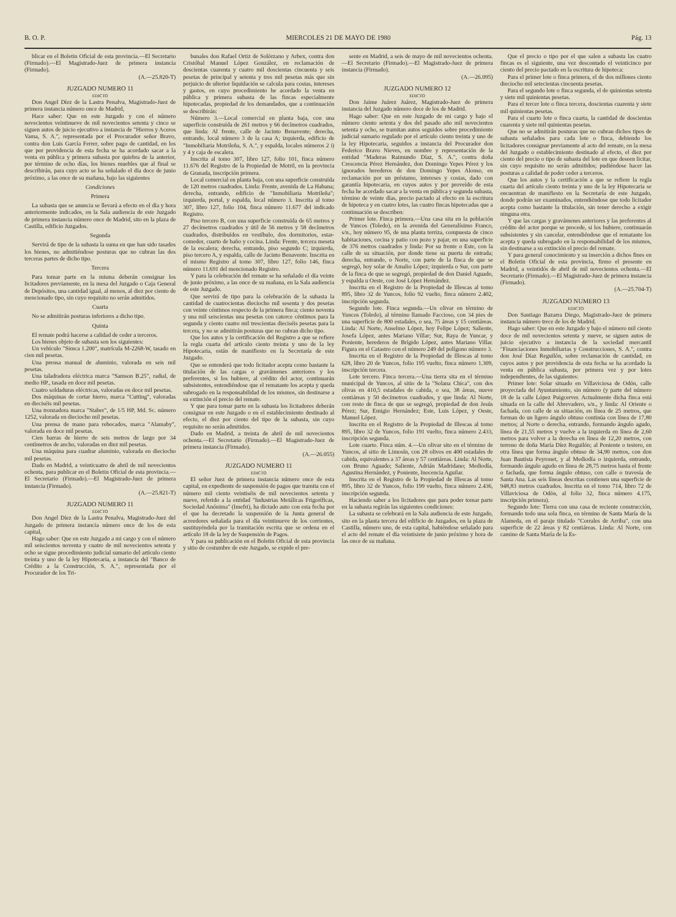B. O. P. MIERCOLES 21 DE MAYO DE 1980 Pág. 13
blicar en el Boletin Oficial de esta provincia.—El Secretario (Firmado).—El Magistrado-Juez de primera instancia (Firmado).
(A.—25.820-T)
JUZGADO NUMERO 11
EDICTO
Don Angel Díez de la Lastra Penalva, Magistrado-Juez de primera instancia número once de Madrid,
Hace saber: Que en este Juzgado y con el número novecientos veintinueve de mil novecientos setenta y cinco se siguen autos de juicio ejecutivo a instancia de "Hierros y Aceros Vama, S. A.", representada por el Procurador señor Bravo, contra don Luis García Ferrer, sobre pago de cantidad, en los que por providencia de esta fecha se ha acordado sacar a la venta en pública y primera subasta por quiebra de la anterior, por término de ocho días, los bienes muebles que al final se describirán, para cuyo acto se ha señalado el día doce de junio próximo, a las once de su mañana, bajo las siguientes
Condiciones
Primera
La subasta que se anuncia se llevará a efecto en el día y hora anteriormente indicados, en la Sala audiencia de este Juzgado de primera instancia número once de Madrid, sito en la plaza de Castilla, edificio Juzgados.
Segunda
Servirá de tipo de la subasta la suma en que han sido tasados los bienes, no admitiéndose posturas que no cubran las dos terceras partes de dicho tipo.
Tercera
Para tomar parte en la misma deberán consignar los licitadores previamente, en la mesa del Juzgado o Caja General de Depósitos, una cantidad igual, al menos, al diez por ciento de mencionado tipo, sin cuyo requisito no serán admitidos.
Cuarta
No se admitirán posturas inferiores a dicho tipo.
Quinta
El remate podrá hacerse a calidad de ceder a terceros.
Los bienes objeto de subasta son los siguientes:
Un vehículo "Simca 1.200", matrícula M-2268-W, tasado en cien mil pesetas.
Una prensa manual de aluminio, valorada en seis mil pesetas.
Una taladradora eléctrica marca "Samson B.25", radial, de medio HP., tasada en doce mil pesetas.
Cuatro soldaduras eléctricas, valoradas en doce mil pesetas.
Dos máquinas de cortar hierro, marca "Cutting", valoradas en dieciséis mil pesetas.
Una tronzadora marca "Staber", de 1/5 HP, Md. Sc. número 1252, valorada en dieciocho mil pesetas.
Una prensa de mano para rebocados, marca "Alamaby", valorada en doce mil pesetas.
Cien barras de hierro de seis metros de largo por 34 centímetros de ancho, valoradas en diez mil pesetas.
Una máquina para cuadrar aluminio, valorada en dieciocho mil pesetas.
Dado en Madrid, a veinticuatro de abril de mil novecientos ochenta, para publicar en el Boletin Oficial de esta provincia.—El Secretario (Firmado).—El Magistrado-Juez de primera instancia (Firmado).
(A.—25.821-T)
JUZGADO NUMERO 11
EDICTO
Don Angel Díez de la Lastra Penalva, Magistrado-Juez del Juzgado de primera instancia número once de los de esta capital,
Hago saber: Que en este Juzgado a mi cargo y con el número mil seiscientos noventa y cuatro de mil novecientos setenta y ocho se sigue procedimiento judicial sumario del artículo ciento treinta y uno de la ley Hipotecaria, a instancia del "Banco de Crédito a la Construcción, S. A.", representada por el Procurador de los Tri-
bunales don Rafael Ortiz de Solórzano y Arbex, contra don Cristóbal Manuel López González, en reclamación de doscientas cuarenta y cuatro mil doscientas cincuenta y seis pesetas de principal y setenta y tres mil pesetas más que sin perjuicio de ulterior liquidación se calcula para costas, intereses y gastos, en cuyo procedimiento he acordado la venta en pública y primera subasta de las fincas especialmente hipotecadas, propiedad de los demandados, que a continuación se describirán:
Número 3.—Local comercial en planta baja, con una superficie construída de 261 metros y 66 decímetros cuadrados, que linda: Al frente, calle de Jacinto Benavente; derecha, entrando, local número 3 de la casa A; izquierda, edificio de "Inmobiliaria Motrileña, S. A.", y espalda, locales números 2 i) y 4 y caja de escalera.
Inscrita al tomo 307, libro 127, folio 101, finca número 11.676 del Registro de la Propiedad de Motril, en la provincia de Granada, inscripción primera.
Local comercial en planta baja, con una superficie construída de 120 metros cuadrados. Linda: Frente, avenida de La Habana; derecha, entrando, edificio de "Inmobiliaria Motrileña"; izquierda, portal, y espalda, local número 3. Inscrita al tomo 307, libro 127, folio 104, finca número 11.677 del indicado Registro.
Piso tercero B, con una superficie construída de 65 metros y 27 decímetros cuadrados y útil de 56 metros y 58 decímetros cuadrados, distribuídos en vestíbulo, dos dormitorios, estar-comedor, cuarto de baño y cocina. Linda: Frente, tercera meseta de la escalera; derecha, entrando, piso segundo C; izquierda, piso tercero A, y espalda, calle de Jacinto Benavente. Inscrita en el mismo Registro al tomo 307, libro 127, folio 146, finca número 11.691 del mencionado Registro.
Y para la celebración del remate se ha señalado el día veinte de junio próximo, a las once de su mañana, en la Sala audiencia de este Juzgado.
Que servirá de tipo para la celebración de la subasta la cantidad de cuatrocientas dieciocho mil sesenta y dos pesetas con veinte céntimos respecto de la primera finca; ciento noventa y una mil seiscientas una pesetas con catorce céntimos para la segunda y ciento cuatro mil trescientas dieciséis pesetas para la tercera, y no se admitirán posturas que no cubran dicho tipo.
Que los autos y la certificación del Registro a que se refiere la regla cuarta del artículo ciento treinta y uno de la ley Hipotecaria, están de manifiesto en la Secretaría de este Juzgado.
Que se entenderá que todo licitador acepta como bastante la titulación de las cargas o gravámenes anteriores y los preferentes, si los hubiere, al crédito del actor, continuarán subsistentes, entendiéndose que el rematante los acepta y queda subrogado en la responsabilidad de los mismos, sin destinarse a su extinción el precio del remate.
Y que para tomar parte en la subasta los licitadores deberán consignar en este Juzgado o en el establecimiento destinado al efecto, el diez por ciento del tipo de la subasta, sin cuyo requisito no serán admitidos.
Dado en Madrid, a treinta de abril de mil novecientos ochenta.—El Secretario (Firmado).—El Magistrado-Juez de primera instancia (Firmado).
(A.—26.055)
JUZGADO NUMERO 11
EDICTO
El señor Juez de primera instancia número once de esta capital, en expediente de suspensión de pagos que tramita con el número mil ciento veintiséis de mil novecientos setenta y nueve, referido a la entidad "Industrias Metálicas Frigoríficas, Sociedad Anónima" (Imefri), ha dictado auto con esta fecha por el que ha decretado la suspensión de la Junta general de acreedores señalada para el día veintinueve de los corrientes, sustituyéndola por la tramitación escrita que se ordena en el artículo 18 de la ley de Suspensión de Pagos.
Y para su publicación en el Boletin Oficial de esta provincia y sitio de costumbre de este Juzgado, se expide el pre-
sente en Madrid, a seis de mayo de mil novecientos ochenta.—El Secretario (Firmado).—El Magistrado-Juez de primera instancia (Firmado).
(A.—26.095)
JUZGADO NUMERO 12
EDICTO
Don Jaime Juárez Juárez, Magistrado-Juez de primera instancia del Juzgado número doce de los de Madrid.
Hago saber: Que en este Juzgado de mi cargo y bajo el número ciento setenta y dos del pasado año mil novecientos setenta y ocho, se tramitan autos seguidos sobre procedimiento judicial sumario regulado por el artículo ciento treinta y uno de la ley Hipotecaria, seguidos a instancia del Procurador don Federico Bravo Nieves, en nombre y representación de la entidad "Maderas Raimundo Díaz, S. A.", contra doña Crescencia Pérez Hernández, don Domingo Yepes Pérez y los ignorados herederos de don Domingo Yepes Alonso, en reclamación por un préstamo, intereses y costas, dado con garantía hipotecaria, en cuyos autos y por proveído de esta fecha he acordado sacar a la venta en pública y segunda subasta, término de veinte días, precio pactado al efecto en la escritura de hipoteca y en cuatro lotes, las cuatro fincas hipotecadas que a continuación se describen:
Primer lote. Finca primera.—Una casa sita en la población de Yuncos (Toledo), en la avenida del Generalísimo Franco, s/n., hoy número 95, de una planta terriza, compuesta de cinco habitaciones, cocina y patio con pozo y pajar, en una superficie de 376 metros cuadrados y linda: Por su frente o Este, con la calle de su situación, por donde tiene su puerta de entrada; derecha, entrando, o Norte, con parte de la finca de que se segregó, hoy solar de Amalio López; izquierda o Sur, con parte de la finca de que se segregó, propiedad de don Daniel Aguado, y espalda u Oeste, con José López Hernández.
Inscrita en el Registro de la Propiedad de Illescas al tomo 895, libro 32 de Yuncos, folio 92 vuelto, finca número 2.402, inscripción segunda.
Segundo lote. Finca segunda.—Un olivar en término de Yuncos (Toledo), al término llamado Faccioso, con 34 pies de una superficie de 800 estadales, o sea, 75 áreas y 15 centiáreas. Linda: Al Norte, Anselmo López, hoy Felipe López; Saliente, Josefa López, antes Mariano Villar; Sur, Raya de Yuncar, y Poniente, herederos de Brígido López, antes Mariano Villar. Figura en el Catastro con el número 249 del polígono número 3.
Inscrita en el Registro de la Propiedad de Illescas al tomo 628, libro 20 de Yuncos, folio 195 vuelto, finca número 1.309, inscripción tercera.
Lote tercero. Finca tercera.—Una tierra sita en el término municipal de Yuncos, al sitio de la "Solana Chica", con dos olivas en 410,5 estadales de cabida, o sea, 38 áreas, nueve centiáreas y 50 decímetros cuadrados, y que linda: Al Norte, con resto de finca de que se segregó, propiedad de don Jesús Pérez; Sur, Emigio Hernández; Este, Luis López, y Oeste, Manuel López.
Inscrita en el Registro de la Propiedad de Illescas al tomo 895, libro 32 de Yuncos, folio 191 vuelto, finca número 2.433, inscripción segunda.
Lote cuarto. Finca núm. 4.—Un olivar sito en el término de Yuncos, al sitio de Limosín, con 28 olivos en 400 estadales de cabida, equivalentes a 37 áreas y 57 centiáreas. Linda: Al Norte, con Bruno Aguado; Saliente, Adrián Madridano; Mediodía, Agustina Hernández, y Poniente, Inocencia Aguilar.
Inscrita en el Registro de la Propiedad de Illescas al tomo 895, libro 32 de Yuncos, folio 199 vuelto, finca número 2.436, inscripción segunda.
Haciendo saber a los licitadores que para poder tomar parte en la subasta regirán las siguientes condiciones:
La subasta se celebrará en la Sala audiencia de este Juzgado, sito en la planta tercera del edificio de Juzgados, en la plaza de Castilla, número uno, de esta capital, habiéndose señalado para el acto del remate el día veintisiete de junio próximo y hora de las once de su mañana.
Que el precio o tipo por el que salen a subasta las cuatro fincas es el siguiente, una vez descontado el veinticinco por ciento del precio pactado en la escritura de hipoteca:
Para el primer lote o finca primera, el de dos millones ciento dieciocho mil setecientas cincuenta pesetas.
Para el segundo lote o finca segunda, el de quinientas setenta y siete mil quinientas pesetas.
Para el tercer lote o finca tercera, doscientas cuarenta y siete mil quinientas pesetas.
Para el cuarto lote o finca cuarta, la cantidad de doscientas cuarenta y siete mil quinientas pesetas.
Que no se admitirán posturas que no cubran dichos tipos de subasta señalados para cada lote o finca, debiendo los licitadores consignar previamente al acto del remate, en la mesa del Juzgado o establecimiento destinado al efecto, el diez por ciento del precio o tipo de subasta del lote en que deseen licitar, sin cuyo requisito no serán admitidos; pudiéndose hacer las posturas a calidad de poder ceder a terceros.
Que los autos y la certificación a que se refiere la regla cuarta del artículo ciento treinta y uno de la ley Hipotecaria se encuentran de manifiesto en la Secretaría de este Juzgado, donde podrán ser examinados, entendiéndose que todo licitador acepta como bastante la titulación, sin tener derecho a exigir ninguna otra.
Y que las cargas y gravámenes anteriores y las preferentes al crédito del actor porque se procede, si los hubiere, continuarán subsistentes y sin cancelar, entendiéndose que el rematante los acepta y queda subrogado en la responsabilidad de los mismos, sin destinarse a su extinción el precio del remate.
Y para general conocimiento y su inserción a dichos fines en el Boletin Oficial de esta provincia, firmo el presente en Madrid, a veintidós de abril de mil novecientos ochenta.—El Secretario (Firmado).—El Magistrado-Juez de primera instancia (Firmado).
(A.—25.704-T)
JUZGADO NUMERO 13
EDICTO
Don Santiago Bazarra Diego, Magistrado-Juez de primera instancia número trece de los de Madrid.
Hago saber: Que en este Juzgado y bajo el número mil ciento doce de mil novecientos setenta y nueve, se siguen autos de juicio ejecutivo a instancia de la sociedad mercantil "Financiaciones Inmobiliarias y Construcciones, S. A.", contra don José Díaz Reguilón, sobre reclamación de cantidad, en cuyos autos y por providencia de esta fecha se ha acordado la venta en pública subasta, por primera vez y por lotes independientes, de las siguientes:
Primer lote: Solar situado en Villaviciosa de Odón, calle proyectada del Ayuntamiento, sin número (y parte del número 18 de la calle López Puigcerver. Actualmente dicha finca está situada en la calle del Abrevadero, s/n., y linda: Al Oriente o fachada, con calle de su situación, en línea de 25 metros, que forman do un ligero ángulo obtuso continúa con línea de 17,80 metros; al Norte o derecha, entrando, formando ángulo agudo, línea de 21,55 metros y vuelve a la izquierda en línea de 2,60 metros para volver a la derecha en línea de 12,20 metros, con terreno de doña María Díez Reguilón; al Poniente o testero, en otra línea que forma ángulo obtuso de 34,90 metros, con don Juan Bautista Peyronet, y al Mediodía o izquierda, entrando, formando ángulo agudo en línea de 28,75 metros hasta el frente o fachada, que forma ángulo obtuso, con calle o travesía de Santa Ana. Las seis líneas descritas contienen una superficie de 948,83 metros cuadrados. Inscrita en el tomo 714, libro 72 de Villaviciosa de Odón, al folio 32, finca número 4.175, inscripción primera).
Segundo lote: Tierra con una casa de reciente construcción, formando todo una sola finca, en término de Santa María de la Alameda, en el paraje titulado "Corrales de Arriba", con una superficie de 22 áreas y 82 centiáreas. Linda: Al Norte, con camino de Santa María de la Es-